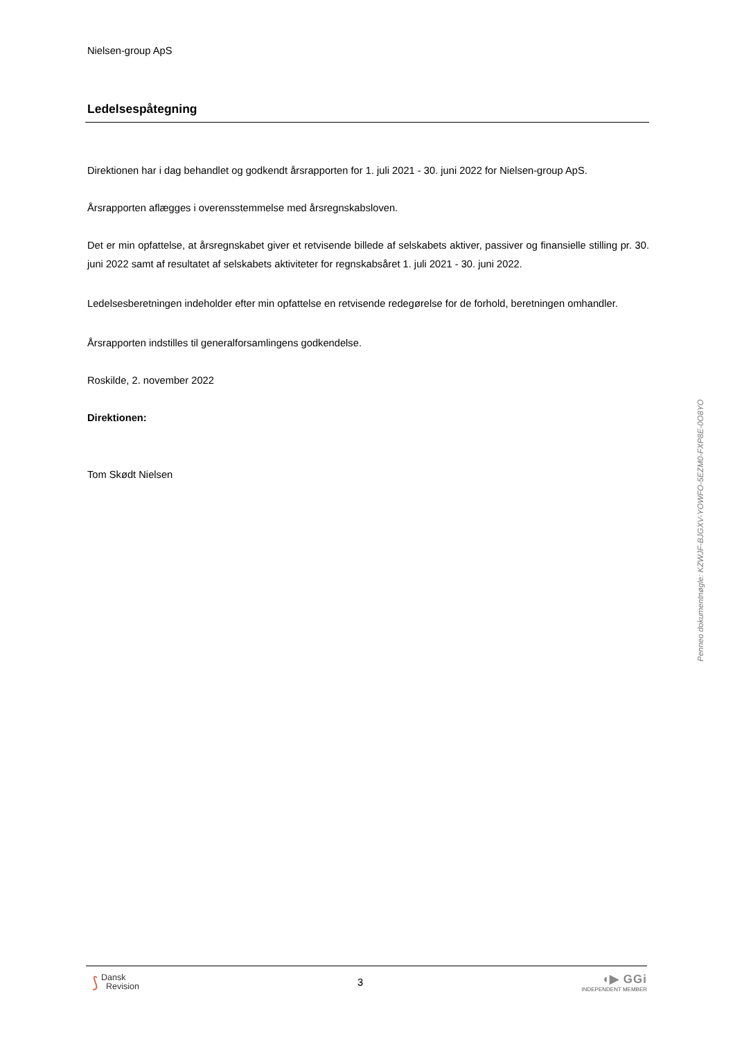Nielsen-group ApS
Ledelsespåtegning
Direktionen har i dag behandlet og godkendt årsrapporten for 1. juli 2021 - 30. juni 2022 for Nielsen-group ApS.
Årsrapporten aflægges i overensstemmelse med årsregnskabsloven.
Det er min opfattelse, at årsregnskabet giver et retvisende billede af selskabets aktiver, passiver og finansielle stilling pr. 30. juni 2022 samt af resultatet af selskabets aktiviteter for regnskabsåret 1. juli 2021 - 30. juni 2022.
Ledelsesberetningen indeholder efter min opfattelse en retvisende redegørelse for de forhold, beretningen omhandler.
Årsrapporten indstilles til generalforsamlingens godkendelse.
Roskilde, 2. november 2022
Direktionen:
Tom Skødt Nielsen
Penneo dokumentnøgle: KZWJF-BJGXV-YOWFO-5EZM0-FXP8E-0O8YO
⟆ Dansk
Revision
3
◖▶ GGi
INDEPENDENT MEMBER